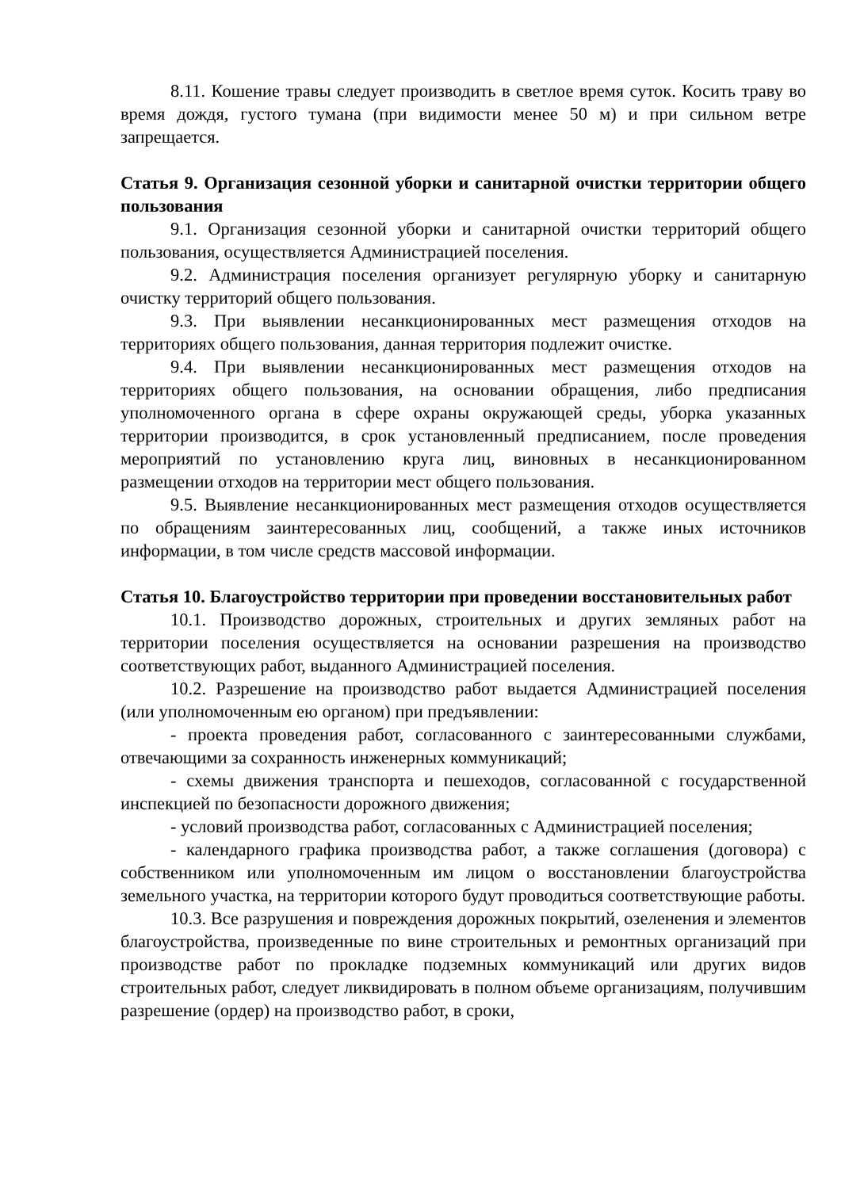8.11. Кошение травы следует производить в светлое время суток. Косить траву во время дождя, густого тумана (при видимости менее 50 м) и при сильном ветре запрещается.
Статья 9. Организация сезонной уборки и санитарной очистки территории общего пользования
9.1. Организация сезонной уборки и санитарной очистки территорий общего пользования, осуществляется Администрацией поселения.
9.2. Администрация поселения организует регулярную уборку и санитарную очистку территорий общего пользования.
9.3. При выявлении несанкционированных мест размещения отходов на территориях общего пользования, данная территория подлежит очистке.
9.4. При выявлении несанкционированных мест размещения отходов на территориях общего пользования, на основании обращения, либо предписания уполномоченного органа в сфере охраны окружающей среды, уборка указанных территории производится, в срок установленный предписанием, после проведения мероприятий по установлению круга лиц, виновных в несанкционированном размещении отходов на территории мест общего пользования.
9.5. Выявление несанкционированных мест размещения отходов осуществляется по обращениям заинтересованных лиц, сообщений, а также иных источников информации, в том числе средств массовой информации.
Статья 10. Благоустройство территории при проведении восстановительных работ
10.1. Производство дорожных, строительных и других земляных работ на территории поселения осуществляется на основании разрешения на производство соответствующих работ, выданного Администрацией поселения.
10.2. Разрешение на производство работ выдается Администрацией поселения (или уполномоченным ею органом) при предъявлении:
- проекта проведения работ, согласованного с заинтересованными службами, отвечающими за сохранность инженерных коммуникаций;
- схемы движения транспорта и пешеходов, согласованной с государственной инспекцией по безопасности дорожного движения;
- условий производства работ, согласованных с Администрацией поселения;
- календарного графика производства работ, а также соглашения (договора) с собственником или уполномоченным им лицом о восстановлении благоустройства земельного участка, на территории которого будут проводиться соответствующие работы.
10.3. Все разрушения и повреждения дорожных покрытий, озеленения и элементов благоустройства, произведенные по вине строительных и ремонтных организаций при производстве работ по прокладке подземных коммуникаций или других видов строительных работ, следует ликвидировать в полном объеме организациям, получившим разрешение (ордер) на производство работ, в сроки,